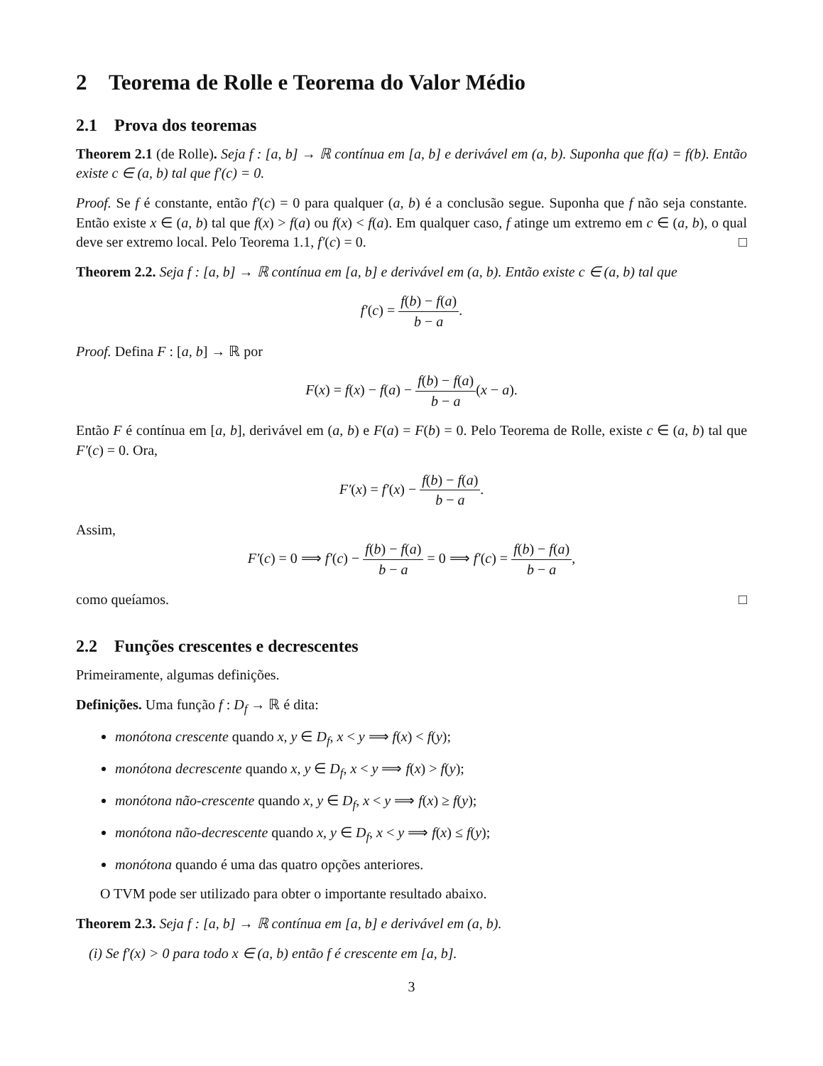2 Teorema de Rolle e Teorema do Valor Médio
2.1 Prova dos teoremas
Theorem 2.1 (de Rolle). Seja f : [a, b] → ℝ contínua em [a, b] e derivável em (a, b). Suponha que f(a) = f(b). Então existe c ∈ (a, b) tal que f′(c) = 0.
Proof. Se f é constante, então f′(c) = 0 para qualquer (a, b) é a conclusão segue. Suponha que f não seja constante. Então existe x ∈ (a, b) tal que f(x) > f(a) ou f(x) < f(a). Em qualquer caso, f atinge um extremo em c ∈ (a, b), o qual deve ser extremo local. Pelo Teorema 1.1, f′(c) = 0. □
Theorem 2.2. Seja f : [a, b] → ℝ contínua em [a, b] e derivável em (a, b). Então existe c ∈ (a, b) tal que
f′(c) = f(b) − f(a) b − a.
Proof. Defina F : [a, b] → ℝ por
F(x) = f(x) − f(a) − f(b) − f(a) b − a(x − a).
Então F é contínua em [a, b], derivável em (a, b) e F(a) = F(b) = 0. Pelo Teorema de Rolle, existe c ∈ (a, b) tal que F′(c) = 0. Ora,
F′(x) = f′(x) − f(b) − f(a) b − a.
Assim,
F′(c) = 0 ⟹ f′(c) − f(b) − f(a) b − a = 0 ⟹ f′(c) = f(b) − f(a) b − a,
como queíamos. □
2.2 Funções crescentes e decrescentes
Primeiramente, algumas definições.
Definições. Uma função f : D<sub>f</sub> → ℝ é dita:
monótona crescente quando x, y ∈ D<sub>f</sub>, x < y ⟹ f(x) < f(y);
monótona decrescente quando x, y ∈ D<sub>f</sub>, x < y ⟹ f(x) > f(y);
monótona não-crescente quando x, y ∈ D<sub>f</sub>, x < y ⟹ f(x) ≥ f(y);
monótona não-decrescente quando x, y ∈ D<sub>f</sub>, x < y ⟹ f(x) ≤ f(y);
monótona quando é uma das quatro opções anteriores.
O TVM pode ser utilizado para obter o importante resultado abaixo.
Theorem 2.3. Seja f : [a, b] → ℝ contínua em [a, b] e derivável em (a, b).
(i) Se f′(x) > 0 para todo x ∈ (a, b) então f é crescente em [a, b].
3